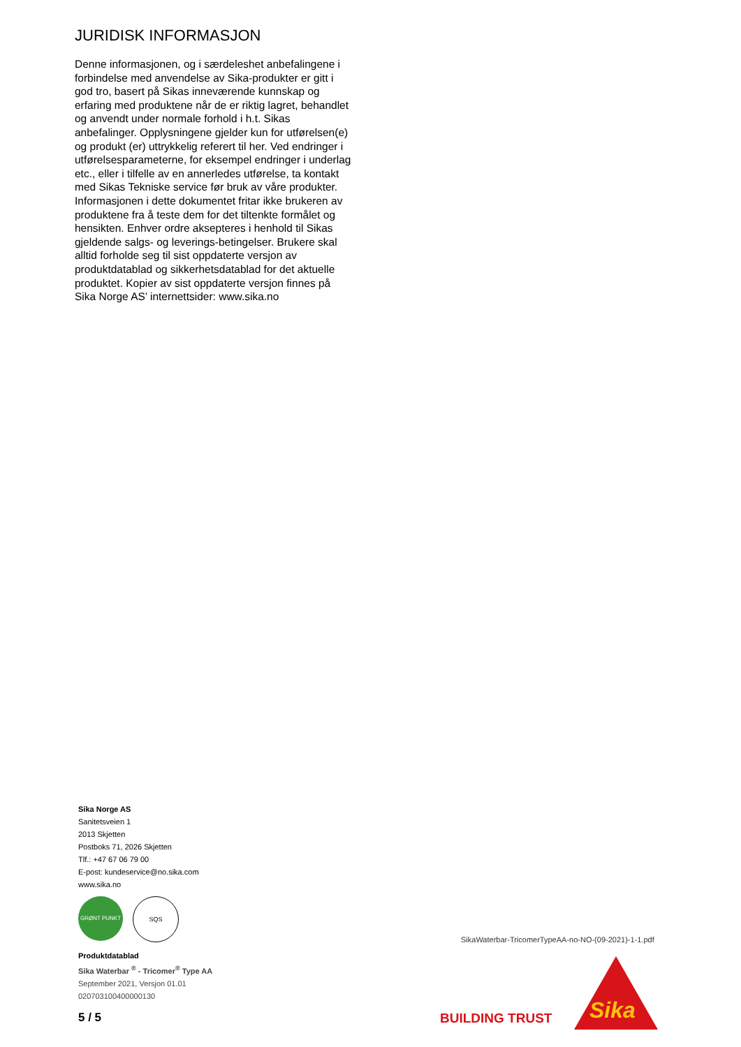JURIDISK INFORMASJON
Denne informasjonen, og i særdeleshet anbefalingene i forbindelse med anvendelse av Sika-produkter er gitt i god tro, basert på Sikas inneværende kunnskap og erfaring med produktene når de er riktig lagret, behandlet og anvendt under normale forhold i h.t. Sikas anbefalinger. Opplysningene gjelder kun for utførelsen(e) og produkt (er) uttrykkelig referert til her. Ved endringer i utførelsesparameterne, for eksempel endringer i underlag etc., eller i tilfelle av en annerledes utførelse, ta kontakt med Sikas Tekniske service før bruk av våre produkter. Informasjonen i dette dokumentet fritar ikke brukeren av produktene fra å teste dem for det tiltenkte formålet og hensikten. Enhver ordre aksepteres i henhold til Sikas gjeldende salgs- og leverings-betingelser. Brukere skal alltid forholde seg til sist oppdaterte versjon av produktdatablad og sikkerhetsdatablad for det aktuelle produktet. Kopier av sist oppdaterte versjon finnes på Sika Norge AS’ internettsider: www.sika.no
Sika Norge AS
Sanitetsveien 1
2013 Skjetten
Postboks 71, 2026 Skjetten
Tlf.: +47 67 06 79 00
E-post: kundeservice@no.sika.com
www.sika.no
GRØNT PUNKT SQS
Produktdatablad
Sika Waterbar <sup>®</sup> - Tricomer<sup>®</sup> Type AA
September 2021, Versjon 01.01
020703100400000130
SikaWaterbar-TricomerTypeAA-no-NO-(09-2021)-1-1.pdf
5 / 5 BUILDING TRUST
Sika